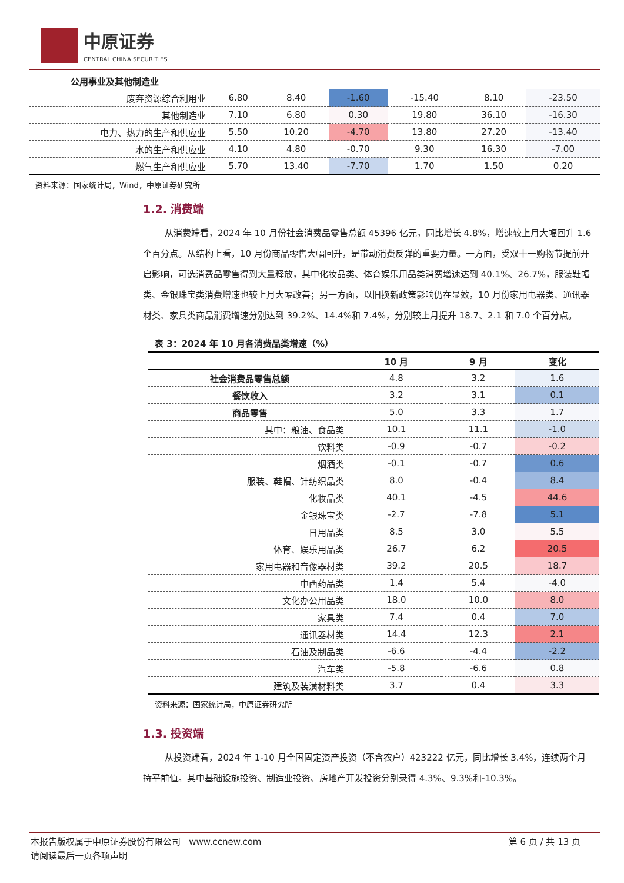中原证券
CENTRAL CHINA SECURITIES
| 公用事业及其他制造业 | | | | | | |
| 废弃资源综合利用业 | 6.80 | 8.40 | -1.60 | -15.40 | 8.10 | -23.50 |
| 其他制造业 | 7.10 | 6.80 | 0.30 | 19.80 | 36.10 | -16.30 |
| 电力、热力的生产和供应业 | 5.50 | 10.20 | -4.70 | 13.80 | 27.20 | -13.40 |
| 水的生产和供应业 | 4.10 | 4.80 | -0.70 | 9.30 | 16.30 | -7.00 |
| 燃气生产和供应业 | 5.70 | 13.40 | -7.70 | 1.70 | 1.50 | 0.20 |
资料来源：国家统计局，Wind，中原证券研究所
1.2. 消费端
从消费端看，2024 年 10 月份社会消费品零售总额 45396 亿元，同比增长 4.8%，增速较上月大幅回升 1.6 个百分点。从结构上看，10 月份商品零售大幅回升，是带动消费反弹的重要力量。一方面，受双十一购物节提前开启影响，可选消费品零售得到大量释放，其中化妆品类、体育娱乐用品类消费增速达到 40.1%、26.7%，服装鞋帽类、金银珠宝类消费增速也较上月大幅改善；另一方面，以旧换新政策影响仍在显效，10 月份家用电器类、通讯器材类、家具类商品消费增速分别达到 39.2%、14.4%和 7.4%，分别较上月提升 18.7、2.1 和 7.0 个百分点。
表 3：2024 年 10 月各消费品类增速（%）
| | 10 月 | 9 月 | 变化 |
| --- | --- | --- | --- |
| 社会消费品零售总额 | 4.8 | 3.2 | 1.6 |
| 餐饮收入 | 3.2 | 3.1 | 0.1 |
| 商品零售 | 5.0 | 3.3 | 1.7 |
| 其中：粮油、食品类 | 10.1 | 11.1 | -1.0 |
| 饮料类 | -0.9 | -0.7 | -0.2 |
| 烟酒类 | -0.1 | -0.7 | 0.6 |
| 服装、鞋帽、针纺织品类 | 8.0 | -0.4 | 8.4 |
| 化妆品类 | 40.1 | -4.5 | 44.6 |
| 金银珠宝类 | -2.7 | -7.8 | 5.1 |
| 日用品类 | 8.5 | 3.0 | 5.5 |
| 体育、娱乐用品类 | 26.7 | 6.2 | 20.5 |
| 家用电器和音像器材类 | 39.2 | 20.5 | 18.7 |
| 中西药品类 | 1.4 | 5.4 | -4.0 |
| 文化办公用品类 | 18.0 | 10.0 | 8.0 |
| 家具类 | 7.4 | 0.4 | 7.0 |
| 通讯器材类 | 14.4 | 12.3 | 2.1 |
| 石油及制品类 | -6.6 | -4.4 | -2.2 |
| 汽车类 | -5.8 | -6.6 | 0.8 |
| 建筑及装潢材料类 | 3.7 | 0.4 | 3.3 |
资料来源：国家统计局，中原证券研究所
1.3. 投资端
从投资端看，2024 年 1-10 月全国固定资产投资（不含农户）423222 亿元，同比增长 3.4%，连续两个月持平前值。其中基础设施投资、制造业投资、房地产开发投资分别录得 4.3%、9.3%和-10.3%。
本报告版权属于中原证券股份有限公司 www.ccnew.com 第 6 页 / 共 13 页
请阅读最后一页各项声明